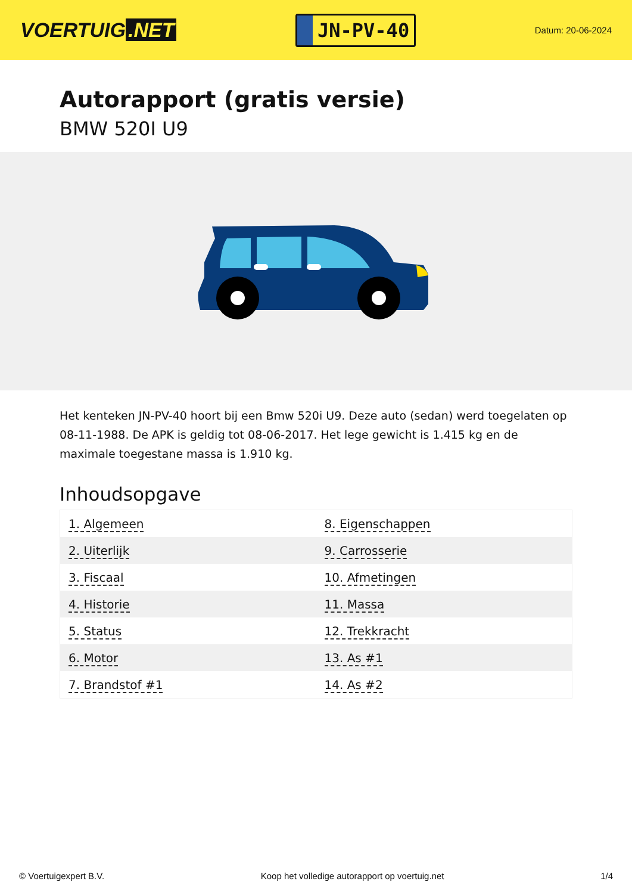VOERTUIG.NET
JN-PV-40
Datum: 20-06-2024
Autorapport (gratis versie)
BMW 520I U9
Het kenteken JN-PV-40 hoort bij een Bmw 520i U9. Deze auto (sedan) werd toegelaten op 08-11-1988. De APK is geldig tot 08-06-2017. Het lege gewicht is 1.415 kg en de maximale toegestane massa is 1.910 kg.
Inhoudsopgave
| 1. Algemeen | 8. Eigenschappen |
| 2. Uiterlijk | 9. Carrosserie |
| 3. Fiscaal | 10. Afmetingen |
| 4. Historie | 11. Massa |
| 5. Status | 12. Trekkracht |
| 6. Motor | 13. As #1 |
| 7. Brandstof #1 | 14. As #2 |
© Voertuigexpert B.V. Koop het volledige autorapport op voertuig.net 1/4